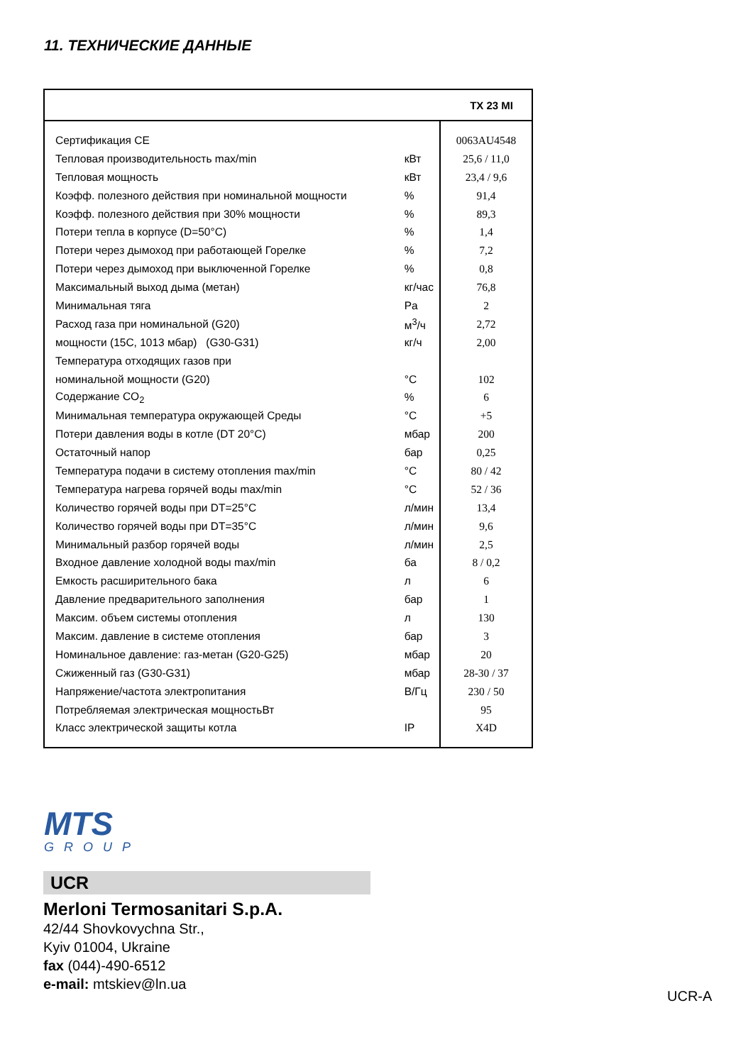11. ТЕХНИЧЕСКИЕ ДАННЫЕ
| | | TX 23 MI |
| --- | --- | --- |
| Сертификация CE | | 0063AU4548 |
| Тепловая производительность max/min | кВт | 25,6 / 11,0 |
| Тепловая мощность | кВт | 23,4 / 9,6 |
| Коэфф. полезного действия при номинальной мощности | % | 91,4 |
| Коэфф. полезного действия при 30% мощности | % | 89,3 |
| Потери тепла в корпусе (D=50°C) | % | 1,4 |
| Потери через дымоход при работающей Горелке | % | 7,2 |
| Потери через дымоход при выключенной Горелке | % | 0,8 |
| Максимальный выход дыма (метан) | кг/час | 76,8 |
| Минимальная тяга | Pa | 2 |
| Расход газа при номинальной (G20) | м<sup>3</sup>/ч | 2,72 |
| мощности (15С, 1013 мбар) (G30-G31) | кг/ч | 2,00 |
| Температура отходящих газов при | | |
| номинальной мощности (G20) | °C | 102 |
| Содержание CO<sub>2</sub> | % | 6 |
| Минимальная температура окружающей Среды | °C | +5 |
| Потери давления воды в котле (DT 20°C) | мбар | 200 |
| Остаточный напор | бар | 0,25 |
| Температура подачи в систему отопления max/min | °C | 80 / 42 |
| Температура нагрева горячей воды max/min | °C | 52 / 36 |
| Количество горячей воды при DT=25°C | л/мин | 13,4 |
| Количество горячей воды при DT=35°C | л/мин | 9,6 |
| Минимальный разбор горячей воды | л/мин | 2,5 |
| Входное давление холодной воды max/min | ба | 8 / 0,2 |
| Емкость расширительного бака | л | 6 |
| Давление предварительного заполнения | бар | 1 |
| Максим. объем системы отопления | л | 130 |
| Максим. давление в системе отопления | бар | 3 |
| Номинальное давление: газ-метан (G20-G25) | мбар | 20 |
| Сжиженный газ (G30-G31) | мбар | 28-30 / 37 |
| Напряжение/частота электропитания | В/Гц | 230 / 50 |
| Потребляемая электрическая мощностьВт | | 95 |
| Класс электрической защиты котла | IP | X4D |
MTS
GROUP
UCR
Merloni Termosanitari S.p.A.
42/44 Shovkovychna Str.,
Kyiv 01004, Ukraine
fax (044)-490-6512
e-mail: mtskiev@ln.ua
UCR-A